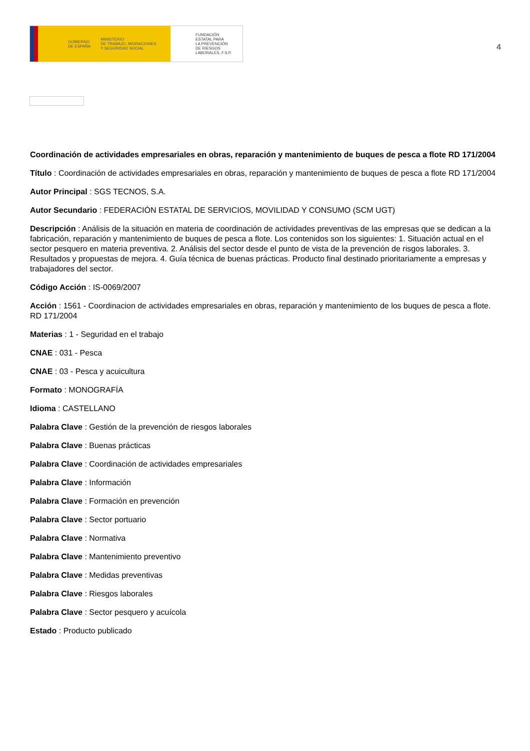GOBIERNO
DE ESPAÑA MINISTERIO
DE TRABAJO, MIGRACIONES
Y SEGURIDAD SOCIAL
FUNDACIÓN
ESTATAL PARA
LA PREVENCIÓN
DE RIESGOS
LABORALES, F.S.P.
4
Coordinación de actividades empresariales en obras, reparación y mantenimiento de buques de pesca a flote RD 171/2004
Título : Coordinación de actividades empresariales en obras, reparación y mantenimiento de buques de pesca a flote RD 171/2004
Autor Principal : SGS TECNOS, S.A.
Autor Secundario : FEDERACIÓN ESTATAL DE SERVICIOS, MOVILIDAD Y CONSUMO (SCM UGT)
Descripción : Análisis de la situación en materia de coordinación de actividades preventivas de las empresas que se dedican a la fabricación, reparación y mantenimiento de buques de pesca a flote. Los contenidos son los siguientes: 1. Situación actual en el sector pesquero en materia preventiva. 2. Análisis del sector desde el punto de vista de la prevención de risgos laborales. 3. Resultados y propuestas de mejora. 4. Guía técnica de buenas prácticas. Producto final destinado prioritariamente a empresas y trabajadores del sector.
Código Acción : IS-0069/2007
Acción : 1561 - Coordinacion de actividades empresariales en obras, reparación y mantenimiento de los buques de pesca a flote. RD 171/2004
Materias : 1 - Seguridad en el trabajo
CNAE : 031 - Pesca
CNAE : 03 - Pesca y acuicultura
Formato : MONOGRAFÍA
Idioma : CASTELLANO
Palabra Clave : Gestión de la prevención de riesgos laborales
Palabra Clave : Buenas prácticas
Palabra Clave : Coordinación de actividades empresariales
Palabra Clave : Información
Palabra Clave : Formación en prevención
Palabra Clave : Sector portuario
Palabra Clave : Normativa
Palabra Clave : Mantenimiento preventivo
Palabra Clave : Medidas preventivas
Palabra Clave : Riesgos laborales
Palabra Clave : Sector pesquero y acuícola
Estado : Producto publicado